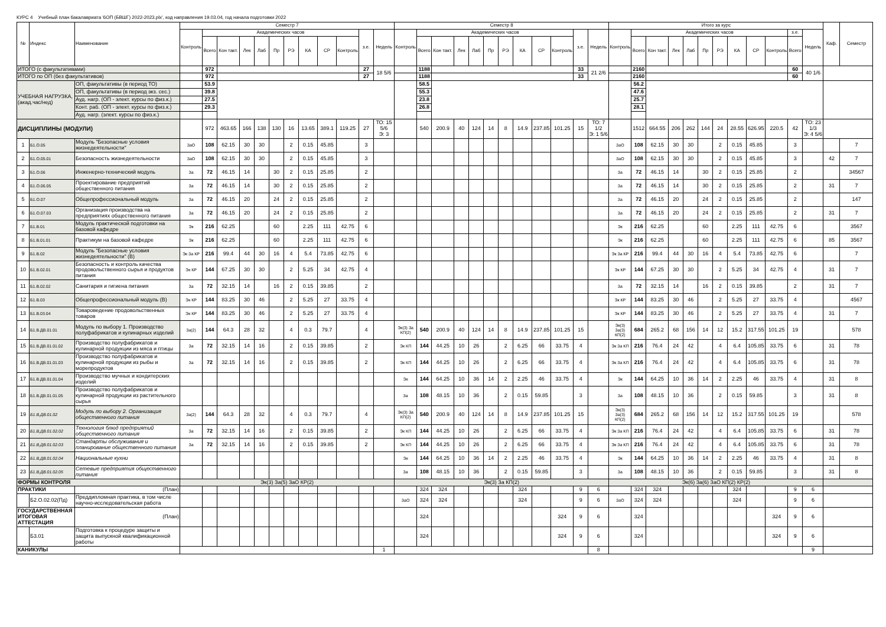КУРС 4 Учебный план бакалавриата '6ОП (БВШГ) 2022-2023.plx', код направления 19.03.04, год начала подготовки 2022
| № | Индекс | Наименование | Семестр 7 | | | | | | | | | | | | Семестр 8 | | | | | | | | | | | | Итого за курс | | | | | | | | | | | | Каф. | Семестр |
| --- | --- | --- | --- | --- | --- | --- | --- | --- | --- | --- | --- | --- | --- | --- | --- | --- | --- | --- | --- | --- | --- | --- | --- | --- | --- | --- | --- | --- | --- | --- | --- | --- | --- | --- | --- | --- | --- | --- | --- | --- |
| | | | Контроль | Академических часов | | | | | | | | | з.е. | Недель | Контроль | Академических часов | | | | | | | | | з.е. | Недель | Контроль | Академических часов | | | | | | | | | з.е. | Недель | | |
| | | | | Всего | Кон такт. | Лек | Лаб | Пр | РЭ | КА | СР | Контроль | | | | Всего | Кон такт. | Лек | Лаб | Пр | РЭ | КА | СР | Контроль | | | | Всего | Кон такт. | Лек | Лаб | Пр | РЭ | КА | СР | Контроль | Всего | | | |
| ИТОГО (с факультативами) | | | | 972 | | | | | | | | | 27 | 18 5/6 | | 1188 | | | | | | | | | 33 | 21 2/6 | | 2160 | | | | | | | | | 60 | 40 1/6 | | |
| ИТОГО по ОП (без факультативов) | | | | 972 | | | | | | | | | 27 | | | 1188 | | | | | | | | | 33 | | | 2160 | | | | | | | | | 60 | | | |
| УЧЕБНАЯ НАГРУЗКА, (акад.час/нед) | | ОП, факультативы (в период ТО) | | 53.9 | | | | | | | | | | | | 58.5 | | | | | | | | | | | | 56.2 | | | | | | | | | | | | |
| | | ОП, факультативы (в период экз. сес.) | | 39.8 | | | | | | | | | | | | 55.3 | | | | | | | | | | | | 47.6 | | | | | | | | | | | | |
| | | Ауд. нагр. (ОП - элект. курсы по физ.к.) | | 27.5 | | | | | | | | | | | | 23.8 | | | | | | | | | | | | 25.7 | | | | | | | | | | | | |
| | | Конт. раб. (ОП - элект. курсы по физ.к.) | | 29.3 | | | | | | | | | | | | 26.8 | | | | | | | | | | | | 28.1 | | | | | | | | | | | | |
| | | Ауд. нагр. (элект. курсы по физ.к.) | | | | | | | | | | | | | | | | | | | | | | | | | | | | | | | | | | | | | | |
| ДИСЦИПЛИНЫ (МОДУЛИ) | | | | 972 | 463.65 | 166 | 138 | 130 | 16 | 13.65 | 389.1 | 119.25 | 27 | ТО: 15 5/6 Э: 3 | | 540 | 200.9 | 40 | 124 | 14 | 8 | 14.9 | 237.85 | 101.25 | 15 | ТО: 7 1/2 Э: 1 5/6 | | 1512 | 664.55 | 206 | 262 | 144 | 24 | 28.55 | 626.95 | 220.5 | 42 | ТО: 23 1/3 Э: 4 5/6 | | |
| 1 | Б1.О.05 | Модуль "Безопасные условия жизнедеятельности" | ЗаО | 108 | 62.15 | 30 | 30 | | 2 | 0.15 | 45.85 | | 3 | | | | | | | | | | | | | | ЗаО | 108 | 62.15 | 30 | 30 | | 2 | 0.15 | 45.85 | | 3 | | | 7 |
| 2 | Б1.О.05.01 | Безопасность жизнедеятельности | ЗаО | 108 | 62.15 | 30 | 30 | | 2 | 0.15 | 45.85 | | 3 | | | | | | | | | | | | | | ЗаО | 108 | 62.15 | 30 | 30 | | 2 | 0.15 | 45.85 | | 3 | | 42 | 7 |
| 3 | Б1.О.06 | Инженерно-технический модуль | За | 72 | 46.15 | 14 | | 30 | 2 | 0.15 | 25.85 | | 2 | | | | | | | | | | | | | | За | 72 | 46.15 | 14 | | 30 | 2 | 0.15 | 25.85 | | 2 | | | 34567 |
| 4 | Б1.О.06.05 | Проектирование предприятий общественного питания | За | 72 | 46.15 | 14 | | 30 | 2 | 0.15 | 25.85 | | 2 | | | | | | | | | | | | | | За | 72 | 46.15 | 14 | | 30 | 2 | 0.15 | 25.85 | | 2 | | 31 | 7 |
| 5 | Б1.О.07 | Общепрофессиональный модуль | За | 72 | 46.15 | 20 | | 24 | 2 | 0.15 | 25.85 | | 2 | | | | | | | | | | | | | | За | 72 | 46.15 | 20 | | 24 | 2 | 0.15 | 25.85 | | 2 | | | 147 |
| 6 | Б1.О.07.03 | Организация производства на предприятиях общественного питания | За | 72 | 46.15 | 20 | | 24 | 2 | 0.15 | 25.85 | | 2 | | | | | | | | | | | | | | За | 72 | 46.15 | 20 | | 24 | 2 | 0.15 | 25.85 | | 2 | | 31 | 7 |
| 7 | Б1.В.01 | Модуль практической подготовки на базовой кафедре | Эк | 216 | 62.25 | | | 60 | | 2.25 | 111 | 42.75 | 6 | | | | | | | | | | | | | | Эк | 216 | 62.25 | | | 60 | | 2.25 | 111 | 42.75 | 6 | | | 3567 |
| 8 | Б1.В.01.01 | Практикум на базовой кафедре | Эк | 216 | 62.25 | | | 60 | | 2.25 | 111 | 42.75 | 6 | | | | | | | | | | | | | | Эк | 216 | 62.25 | | | 60 | | 2.25 | 111 | 42.75 | 6 | | 85 | 3567 |
| 9 | Б1.В.02 | Модуль "Безопасные условия жизнедеятельности" (В) | Эк За КР | 216 | 99.4 | 44 | 30 | 16 | 4 | 5.4 | 73.85 | 42.75 | 6 | | | | | | | | | | | | | | Эк За КР | 216 | 99.4 | 44 | 30 | 16 | 4 | 5.4 | 73.85 | 42.75 | 6 | | | 7 |
| 10 | Б1.В.02.01 | Безопасность и контроль качества продовольственного сырья и продуктов питания | Эк КР | 144 | 67.25 | 30 | 30 | | 2 | 5.25 | 34 | 42.75 | 4 | | | | | | | | | | | | | | Эк КР | 144 | 67.25 | 30 | 30 | | 2 | 5.25 | 34 | 42.75 | 4 | | 31 | 7 |
| 11 | Б1.В.02.02 | Санитария и гигиена питания | За | 72 | 32.15 | 14 | | 16 | 2 | 0.15 | 39.85 | | 2 | | | | | | | | | | | | | | За | 72 | 32.15 | 14 | | 16 | 2 | 0.15 | 39.85 | | 2 | | 31 | 7 |
| 12 | Б1.В.03 | Общепрофессиональный модуль (В) | Эк КР | 144 | 83.25 | 30 | 46 | | 2 | 5.25 | 27 | 33.75 | 4 | | | | | | | | | | | | | | Эк КР | 144 | 83.25 | 30 | 46 | | 2 | 5.25 | 27 | 33.75 | 4 | | | 4567 |
| 13 | Б1.В.03.04 | Товароведение продовольственных товаров | Эк КР | 144 | 83.25 | 30 | 46 | | 2 | 5.25 | 27 | 33.75 | 4 | | | | | | | | | | | | | | Эк КР | 144 | 83.25 | 30 | 46 | | 2 | 5.25 | 27 | 33.75 | 4 | | 31 | 7 |
| 14 | Б1.В.ДВ.01.01 | Модуль по выбору 1. Производство полуфабрикатов и кулинарных изделий | За(2) | 144 | 64.3 | 28 | 32 | | 4 | 0.3 | 79.7 | | 4 | | Эк(3) За КП(2) | 540 | 200.9 | 40 | 124 | 14 | 8 | 14.9 | 237.85 | 101.25 | 15 | | Эк(3) За(3) КП(2) | 684 | 265.2 | 68 | 156 | 14 | 12 | 15.2 | 317.55 | 101.25 | 19 | | | 578 |
| 15 | Б1.В.ДВ.01.01.02 | Производство полуфабрикатов и кулинарной продукции из мяса и птицы | За | 72 | 32.15 | 14 | 16 | | 2 | 0.15 | 39.85 | | 2 | | Эк КП | 144 | 44.25 | 10 | 26 | | 2 | 6.25 | 66 | 33.75 | 4 | | Эк За КП | 216 | 76.4 | 24 | 42 | | 4 | 6.4 | 105.85 | 33.75 | 6 | | 31 | 78 |
| 16 | Б1.В.ДВ.01.01.03 | Производство полуфабрикатов и кулинарной продукции из рыбы и морепродуктов | За | 72 | 32.15 | 14 | 16 | | 2 | 0.15 | 39.85 | | 2 | | Эк КП | 144 | 44.25 | 10 | 26 | | 2 | 6.25 | 66 | 33.75 | 4 | | Эк За КП | 216 | 76.4 | 24 | 42 | | 4 | 6.4 | 105.85 | 33.75 | 6 | | 31 | 78 |
| 17 | Б1.В.ДВ.01.01.04 | Производство мучных и кондитерских изделий | | | | | | | | | | | | | Эк | 144 | 64.25 | 10 | 36 | 14 | 2 | 2.25 | 46 | 33.75 | 4 | | Эк | 144 | 64.25 | 10 | 36 | 14 | 2 | 2.25 | 46 | 33.75 | 4 | | 31 | 8 |
| 18 | Б1.В.ДВ.01.01.05 | Производство полуфабрикатов и кулинарной продукции из растительного сырья | | | | | | | | | | | | | За | 108 | 48.15 | 10 | 36 | | 2 | 0.15 | 59.85 | | 3 | | За | 108 | 48.15 | 10 | 36 | | 2 | 0.15 | 59.85 | | 3 | | 31 | 8 |
| 19 | Б1.В.ДВ.01.02 | Модуль по выбору 2. Организация общественного питания | За(2) | 144 | 64.3 | 28 | 32 | | 4 | 0.3 | 79.7 | | 4 | | Эк(3) За КП(2) | 540 | 200.9 | 40 | 124 | 14 | 8 | 14.9 | 237.85 | 101.25 | 15 | | Эк(3) За(3) КП(2) | 684 | 265.2 | 68 | 156 | 14 | 12 | 15.2 | 317.55 | 101.25 | 19 | | | 578 |
| 20 | Б1.В.ДВ.01.02.02 | Технология блюд предприятий общественного питания | За | 72 | 32.15 | 14 | 16 | | 2 | 0.15 | 39.85 | | 2 | | Эк КП | 144 | 44.25 | 10 | 26 | | 2 | 6.25 | 66 | 33.75 | 4 | | Эк За КП | 216 | 76.4 | 24 | 42 | | 4 | 6.4 | 105.85 | 33.75 | 6 | | 31 | 78 |
| 21 | Б1.В.ДВ.01.02.03 | Стандарты обслуживания и планирование общественного питания | За | 72 | 32.15 | 14 | 16 | | 2 | 0.15 | 39.85 | | 2 | | Эк КП | 144 | 44.25 | 10 | 26 | | 2 | 6.25 | 66 | 33.75 | 4 | | Эк За КП | 216 | 76.4 | 24 | 42 | | 4 | 6.4 | 105.85 | 33.75 | 6 | | 31 | 78 |
| 22 | Б1.В.ДВ.01.02.04 | Национальные кухни | | | | | | | | | | | | | Эк | 144 | 64.25 | 10 | 36 | 14 | 2 | 2.25 | 46 | 33.75 | 4 | | Эк | 144 | 64.25 | 10 | 36 | 14 | 2 | 2.25 | 46 | 33.75 | 4 | | 31 | 8 |
| 23 | Б1.В.ДВ.01.02.05 | Сетевые предприятия общественного питания | | | | | | | | | | | | | За | 108 | 48.15 | 10 | 36 | | 2 | 0.15 | 59.85 | | 3 | | За | 108 | 48.15 | 10 | 36 | | 2 | 0.15 | 59.85 | | 3 | | 31 | 8 |
| ФОРМЫ КОНТРОЛЯ | | | Эк(3) За(5) ЗаО КР(2) | | | | | | | | | | | | Эк(3) За КП(2) | | | | | | | | | | | | Эк(6) За(6) ЗаО КП(2) КР(2) | | | | | | | | | | | | | |
| ПРАКТИКИ | | (План) | | | | | | | | | | | | | | 324 | 324 | | | | | 324 | | | 9 | 6 | | 324 | 324 | | | | | 324 | | | 9 | 6 | | |
| | Б2.О.02.02(Пд) | Преддипломная практика, в том числе научно-исследовательская работа | | | | | | | | | | | | | ЗаО | 324 | 324 | | | | | 324 | | | 9 | 6 | ЗаО | 324 | 324 | | | | | 324 | | | 9 | 6 | | |
| ГОСУДАРСТВЕННАЯ ИТОГОВАЯ АТТЕСТАЦИЯ | | (План) | | | | | | | | | | | | | | 324 | | | | | | | | 324 | 9 | 6 | | 324 | | | | | | | | 324 | 9 | 6 | | |
| | Б3.01 | Подготовка к процедуре защиты и защита выпускной квалификационной работы | | | | | | | | | | | | | | 324 | | | | | | | | 324 | 9 | 6 | | 324 | | | | | | | | 324 | 9 | 6 | | |
| КАНИКУЛЫ | | | | | | | | | | | | | | 1 | | | | | | | | | | | | 8 | | | | | | | | | | | | 9 | | |